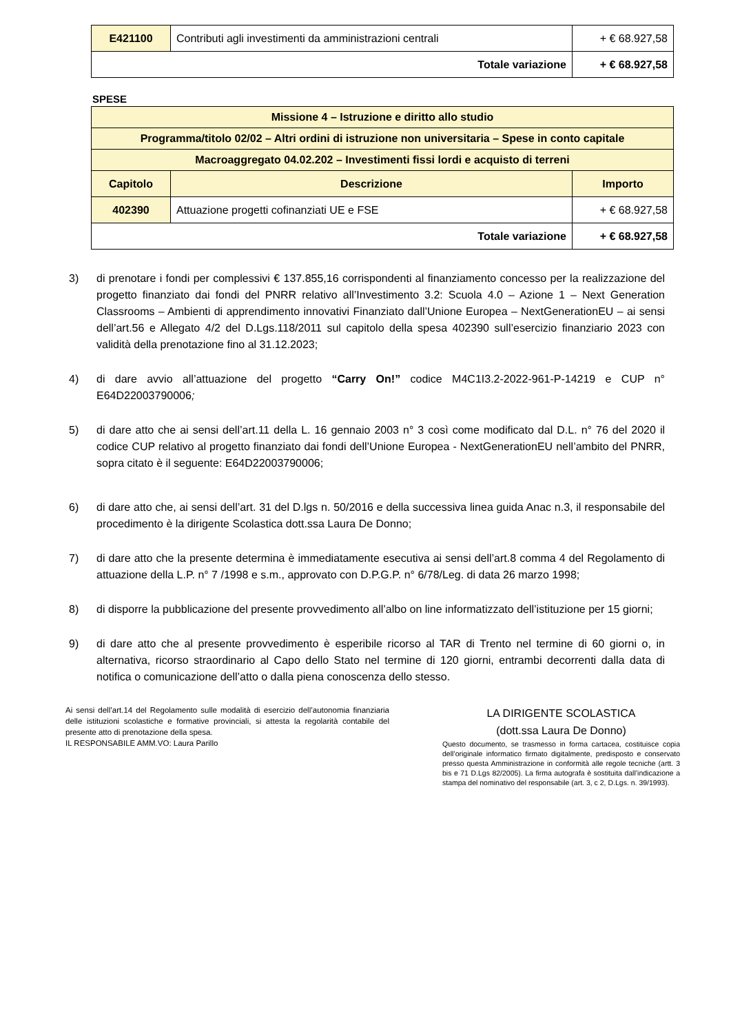| E421100 | Contributi agli investimenti da amministrazioni centrali | + € 68.927,58 |
| Totale variazione | | + € 68.927,58 |
SPESE
| Missione 4 – Istruzione e diritto allo studio | | |
| Programma/titolo 02/02 – Altri ordini di istruzione non universitaria – Spese in conto capitale | | |
| Macroaggregato 04.02.202 – Investimenti fissi lordi e acquisto di terreni | | |
| Capitolo | Descrizione | Importo |
| 402390 | Attuazione progetti cofinanziati UE e FSE | + € 68.927,58 |
| Totale variazione | | + € 68.927,58 |
3) di prenotare i fondi per complessivi € 137.855,16 corrispondenti al finanziamento concesso per la realizzazione del progetto finanziato dai fondi del PNRR relativo all’Investimento 3.2: Scuola 4.0 – Azione 1 – Next Generation Classrooms – Ambienti di apprendimento innovativi Finanziato dall’Unione Europea – NextGenerationEU – ai sensi dell’art.56 e Allegato 4/2 del D.Lgs.118/2011 sul capitolo della spesa 402390 sull’esercizio finanziario 2023 con validità della prenotazione fino al 31.12.2023;
4) di dare avvio all’attuazione del progetto “Carry On!” codice M4C1I3.2-2022-961-P-14219 e CUP n° E64D22003790006;
5) di dare atto che ai sensi dell’art.11 della L. 16 gennaio 2003 n° 3 così come modificato dal D.L. n° 76 del 2020 il codice CUP relativo al progetto finanziato dai fondi dell’Unione Europea - NextGenerationEU nell’ambito del PNRR, sopra citato è il seguente: E64D22003790006;
6) di dare atto che, ai sensi dell’art. 31 del D.lgs n. 50/2016 e della successiva linea guida Anac n.3, il responsabile del procedimento è la dirigente Scolastica dott.ssa Laura De Donno;
7) di dare atto che la presente determina è immediatamente esecutiva ai sensi dell’art.8 comma 4 del Regolamento di attuazione della L.P. n° 7 /1998 e s.m., approvato con D.P.G.P. n° 6/78/Leg. di data 26 marzo 1998;
8) di disporre la pubblicazione del presente provvedimento all’albo on line informatizzato dell’istituzione per 15 giorni;
9) di dare atto che al presente provvedimento è esperibile ricorso al TAR di Trento nel termine di 60 giorni o, in alternativa, ricorso straordinario al Capo dello Stato nel termine di 120 giorni, entrambi decorrenti dalla data di notifica o comunicazione dell’atto o dalla piena conoscenza dello stesso.
Ai sensi dell’art.14 del Regolamento sulle modalità di esercizio dell’autonomia finanziaria delle istituzioni scolastiche e formative provinciali, si attesta la regolarità contabile del presente atto di prenotazione della spesa.
IL RESPONSABILE AMM.VO: Laura Parillo
LA DIRIGENTE SCOLASTICA
(dott.ssa Laura De Donno)
Questo documento, se trasmesso in forma cartacea, costituisce copia dell’originale informatico firmato digitalmente, predisposto e conservato presso questa Amministrazione in conformità alle regole tecniche (artt. 3 bis e 71 D.Lgs 82/2005). La firma autografa è sostituita dall’indicazione a stampa del nominativo del responsabile (art. 3, c 2, D.Lgs. n. 39/1993).